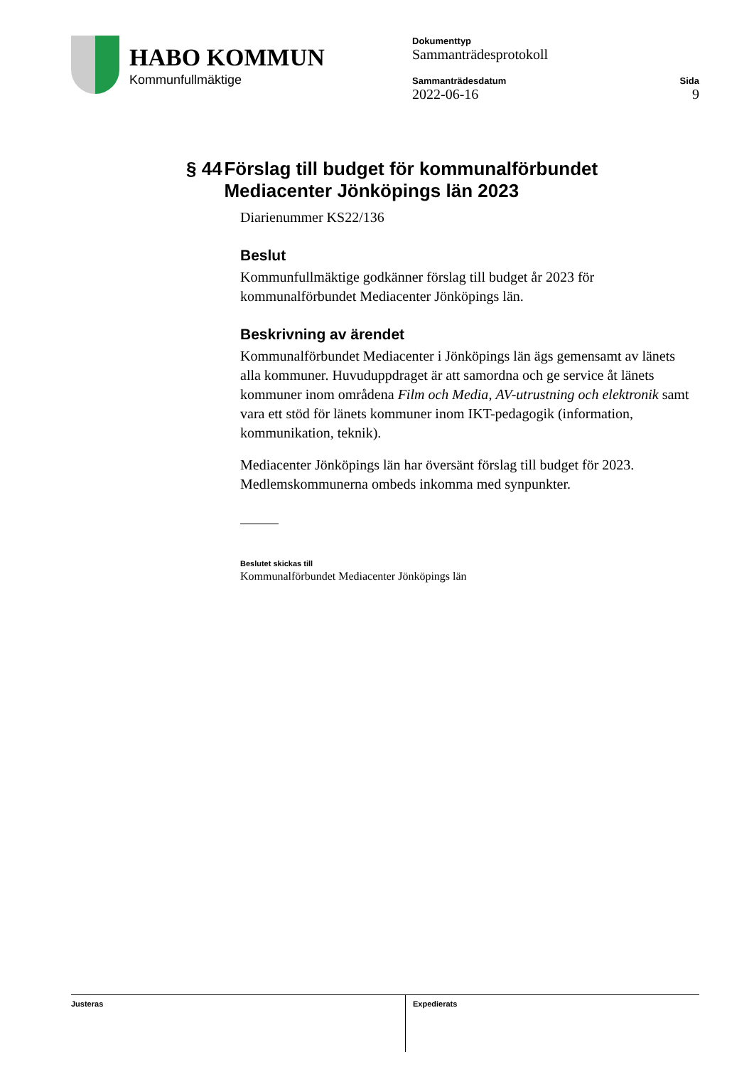HABO KOMMUN
Kommunfullmäktige
Dokumenttyp
Sammanträdesprotokoll
Sammanträdesdatum
2022-06-16
Sida
9
§ 44 Förslag till budget för kommunalförbundet Mediacenter Jönköpings län 2023
Diarienummer KS22/136
Beslut
Kommunfullmäktige godkänner förslag till budget år 2023 för kommunalförbundet Mediacenter Jönköpings län.
Beskrivning av ärendet
Kommunalförbundet Mediacenter i Jönköpings län ägs gemensamt av länets alla kommuner. Huvuduppdraget är att samordna och ge service åt länets kommuner inom områdena Film och Media, AV-utrustning och elektronik samt vara ett stöd för länets kommuner inom IKT-pedagogik (information, kommunikation, teknik).
Mediacenter Jönköpings län har översänt förslag till budget för 2023. Medlemskommunerna ombeds inkomma med synpunkter.
Beslutet skickas till
Kommunalförbundet Mediacenter Jönköpings län
Justeras Expedierats